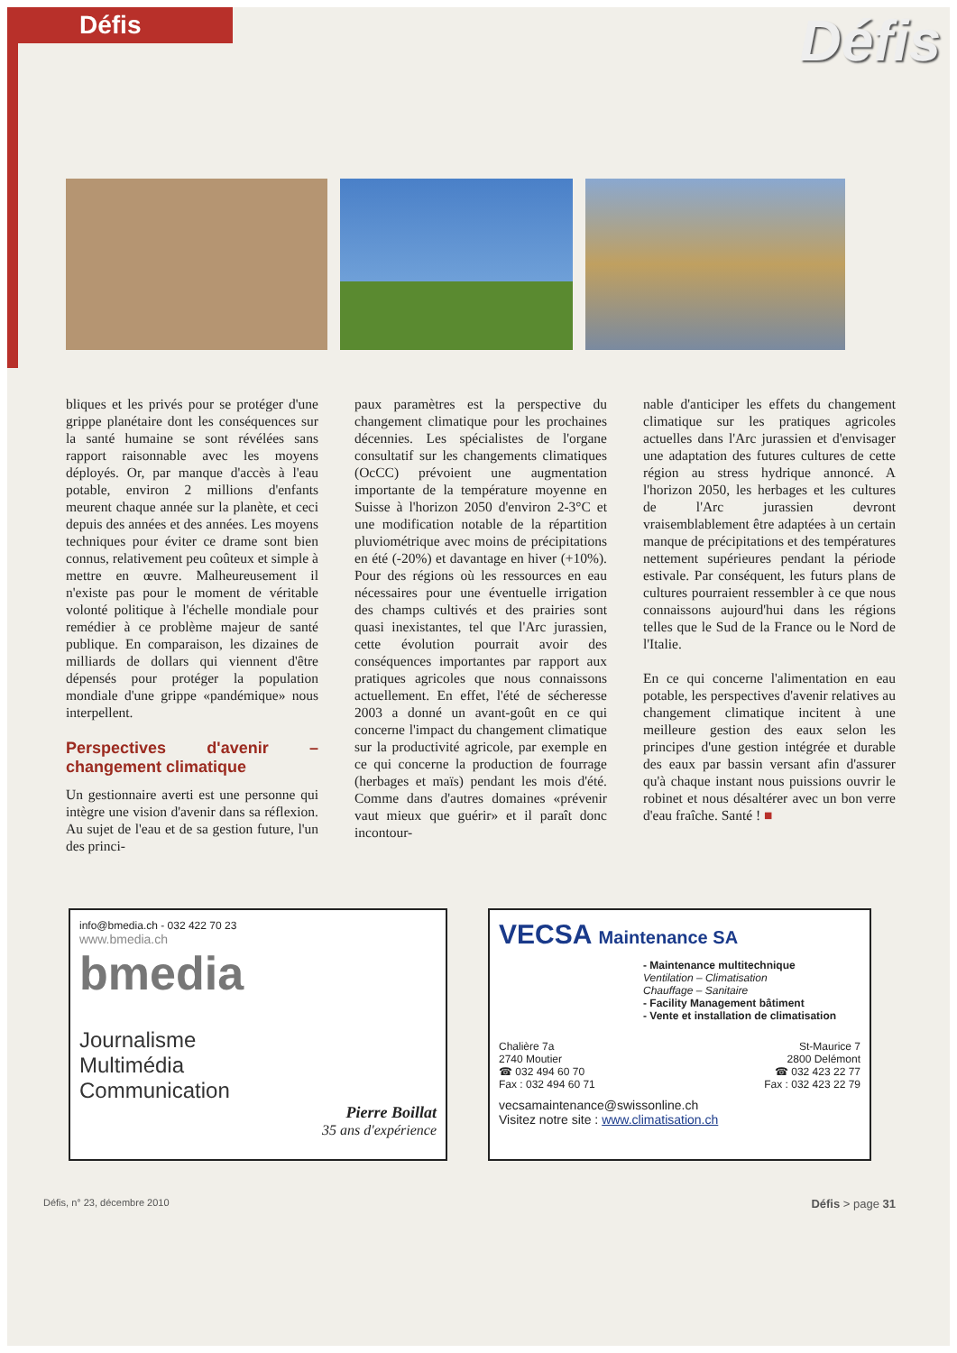Défis
Défis
bliques et les privés pour se protéger d'une grippe planétaire dont les conséquences sur la santé humaine se sont révélées sans rapport raisonnable avec les moyens déployés. Or, par manque d'accès à l'eau potable, environ 2 millions d'enfants meurent chaque année sur la planète, et ceci depuis des années et des années. Les moyens techniques pour éviter ce drame sont bien connus, relativement peu coûteux et simple à mettre en œuvre. Malheureusement il n'existe pas pour le moment de véritable volonté politique à l'échelle mondiale pour remédier à ce problème majeur de santé publique. En comparaison, les dizaines de milliards de dollars qui viennent d'être dépensés pour protéger la population mondiale d'une grippe «pandémique» nous interpellent.
Perspectives d'avenir – changement climatique
Un gestionnaire averti est une personne qui intègre une vision d'avenir dans sa réflexion. Au sujet de l'eau et de sa gestion future, l'un des princi-
paux paramètres est la perspective du changement climatique pour les prochaines décennies. Les spécialistes de l'organe consultatif sur les changements climatiques (OcCC) prévoient une augmentation importante de la température moyenne en Suisse à l'horizon 2050 d'environ 2-3°C et une modification notable de la répartition pluviométrique avec moins de précipitations en été (-20%) et davantage en hiver (+10%). Pour des régions où les ressources en eau nécessaires pour une éventuelle irrigation des champs cultivés et des prairies sont quasi inexistantes, tel que l'Arc jurassien, cette évolution pourrait avoir des conséquences importantes par rapport aux pratiques agricoles que nous connaissons actuellement. En effet, l'été de sécheresse 2003 a donné un avant-goût en ce qui concerne l'impact du changement climatique sur la productivité agricole, par exemple en ce qui concerne la production de fourrage (herbages et maïs) pendant les mois d'été. Comme dans d'autres domaines «prévenir vaut mieux que guérir» et il paraît donc incontour-
nable d'anticiper les effets du changement climatique sur les pratiques agricoles actuelles dans l'Arc jurassien et d'envisager une adaptation des futures cultures de cette région au stress hydrique annoncé. A l'horizon 2050, les herbages et les cultures de l'Arc jurassien devront vraisemblablement être adaptées à un certain manque de précipitations et des températures nettement supérieures pendant la période estivale. Par conséquent, les futurs plans de cultures pourraient ressembler à ce que nous connaissons aujourd'hui dans les régions telles que le Sud de la France ou le Nord de l'Italie.
En ce qui concerne l'alimentation en eau potable, les perspectives d'avenir relatives au changement climatique incitent à une meilleure gestion des eaux selon les principes d'une gestion intégrée et durable des eaux par bassin versant afin d'assurer qu'à chaque instant nous puissions ouvrir le robinet et nous désaltérer avec un bon verre d'eau fraîche. Santé ! ■
info@bmedia.ch - 032 422 70 23
www.bmedia.ch
bmedia
Journalisme
Multimédia
Communication
Pierre Boillat
35 ans d'expérience
VECSA Maintenance SA
- Maintenance multitechnique
Ventilation – Climatisation
Chauffage – Sanitaire
- Facility Management bâtiment
- Vente et installation de climatisation
Chalière 7a
2740 Moutier
☎ 032 494 60 70
Fax : 032 494 60 71
St-Maurice 7
2800 Delémont
☎ 032 423 22 77
Fax : 032 423 22 79
vecsamaintenance@swissonline.ch
Visitez notre site : www.climatisation.ch
Défis, n° 23, décembre 2010 Défis > page 31